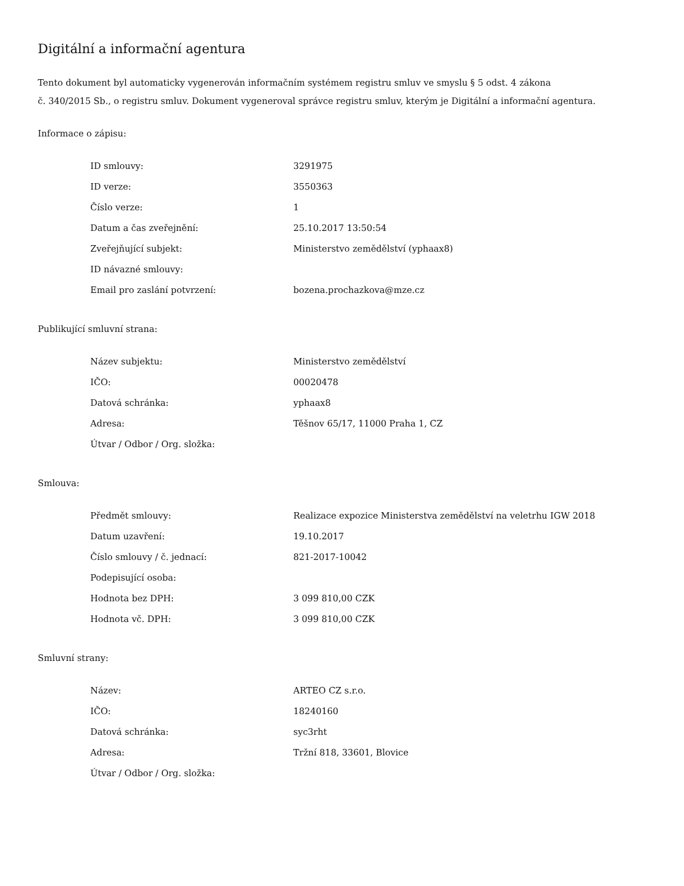Digitální a informační agentura
Tento dokument byl automaticky vygenerován informačním systémem registru smluv ve smyslu § 5 odst. 4 zákona
č. 340/2015 Sb., o registru smluv. Dokument vygeneroval správce registru smluv, kterým je Digitální a informační agentura.
Informace o zápisu:
| ID smlouvy: | 3291975 |
| ID verze: | 3550363 |
| Číslo verze: | 1 |
| Datum a čas zveřejnění: | 25.10.2017 13:50:54 |
| Zveřejňující subjekt: | Ministerstvo zemědělství (yphaax8) |
| ID návazné smlouvy: | |
| Email pro zaslání potvrzení: | bozena.prochazkova@mze.cz |
Publikující smluvní strana:
| Název subjektu: | Ministerstvo zemědělství |
| IČO: | 00020478 |
| Datová schránka: | yphaax8 |
| Adresa: | Těšnov 65/17, 11000 Praha 1, CZ |
| Útvar / Odbor / Org. složka: | |
Smlouva:
| Předmět smlouvy: | Realizace expozice Ministerstva zemědělství na veletrhu IGW 2018 |
| Datum uzavření: | 19.10.2017 |
| Číslo smlouvy / č. jednací: | 821-2017-10042 |
| Podepisující osoba: | |
| Hodnota bez DPH: | 3 099 810,00 CZK |
| Hodnota vč. DPH: | 3 099 810,00 CZK |
Smluvní strany:
| Název: | ARTEO CZ s.r.o. |
| IČO: | 18240160 |
| Datová schránka: | syc3rht |
| Adresa: | Tržní 818, 33601, Blovice |
| Útvar / Odbor / Org. složka: | |